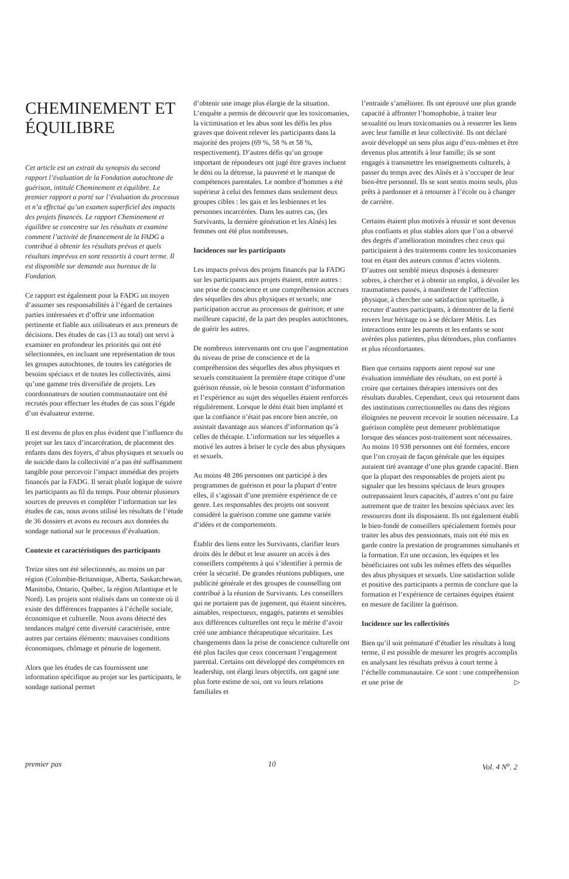CHEMINEMENT ET ÉQUILIBRE
Cet article est un extrait du synopsis du second rapport l’évaluation de la Fondation autochtone de guérison, intitulé Cheminement et équilibre. Le premier rapport a porté sur l’évaluation du processus et n’a effectué qu’un examen superficiel des impacts des projets financés. Le rapport Cheminement et équilibre se concentre sur les résultats et examine comment l’activité de financement de la FADG a contribué à obtenir les résultats prévus et quels résultats imprévus en sont ressortis à court terme. Il est disponible sur demande aux bureaux de la Fondation.
Ce rapport est également pour la FADG un moyen d’assumer ses responsabilités à l’égard de certaines parties intéressées et d’offrir une information pertinente et fiable aux utilisateurs et aux preneurs de décisions. Des études de cas (13 au total) ont servi à examiner en profondeur les priorités qui ont été sélectionnées, en incluant une représentation de tous les groupes autochtones, de toutes les catégories de besoins spéciaux et de toutes les collectivités, ainsi qu’une gamme très diversifiée de projets. Les coordonnateurs de soutien communautaire ont été recrutés pour effectuer les études de cas sous l’égide d’un évaluateur externe.
Il est devenu de plus en plus évident que l’influence du projet sur les taux d’incarcération, de placement des enfants dans des foyers, d’abus physiques et sexuels ou de suicide dans la collectivité n’a pas été suffisamment tangible pour percevoir l’impact immédiat des projets financés par la FADG. Il serait plutôt logique de suivre les participants au fil du temps. Pour obtenir plusieurs sources de preuves et compléter l’information sur les études de cas, nous avons utilisé les résultats de l’étude de 36 dossiers et avons eu recours aux données du sondage national sur le processus d’évaluation.
Contexte et caractéristiques des participants
Treize sites ont été sélectionnés, au moins un par région (Colombie-Britannique, Alberta, Saskatchewan, Manitoba, Ontario, Québec, la région Atlantique et le Nord). Les projets sont réalisés dans un contexte où il existe des différences frappantes à l’échelle sociale, économique et culturelle. Nous avons détecté des tendances malgré cette diversité caractérisée, entre autres par certains éléments: mauvaises conditions économiques, chômage et pénurie de logement.
Alors que les études de cas fournissent une information spécifique au projet sur les participants, le sondage national permet
d’obtenir une image plus élargie de la situation. L’enquête a permis de découvrir que les toxicomanies, la victimisation et les abus sont les défis les plus graves que doivent relever les participants dans la majorité des projets (69 %, 58 % et 58 %, respectivement). D’autres défis qu’un groupe important de répondeurs ont jugé être graves incluent le déni ou la détresse, la pauvreté et le manque de compétences parentales. Le nombre d’hommes a été supérieur à celui des femmes dans seulement deux groupes cibles : les gais et les lesbiennes et les personnes incarcérées. Dans les autres cas, (les Survivants, la dernière génération et les Aînés) les femmes ont été plus nombreuses.
Incidences sur les participants
Les impacts prévus des projets financés par la FADG sur les participants aux projets étaient, entre autres : une prise de conscience et une compréhension accrues des séquelles des abus physiques et sexuels; une participation accrue au processus de guérison; et une meilleure capacité, de la part des peuples autochtones, de guérir les autres.
De nombreux intervenants ont cru que l’augmentation du niveau de prise de conscience et de la compréhension des séquelles des abus physiques et sexuels constituaient la première étape critique d’une guérison réussie, où le besoin constant d’information et l’expérience au sujet des séquelles étaient renforcés régulièrement. Lorsque le déni était bien implanté et que la confiance n’était pas encore bien ancrée, on assistait davantage aux séances d’information qu’à celles de thérapie. L’information sur les séquelles a motivé les autres à briser le cycle des abus physiques et sexuels.
Au moins 48 286 personnes ont participé à des programmes de guérison et pour la plupart d’entre elles, il s’agissait d’une première expérience de ce genre. Les responsables des projets ont souvent considéré la guérison comme une gamme variée d’idées et de comportements.
Établir des liens entre les Survivants, clarifier leurs droits dès le début et leur assurer un accès à des conseillers compétents à qui s’identifier à permis de créer la sécurité. De grandes réunions publiques, une publicité générale et des groupes de counselling ont contribué à la réunion de Survivants. Les conseillers qui ne portaient pas de jugement, qui étaient sincères, aimables, respectueux, engagés, patients et sensibles aux différences culturelles ont reçu le mérite d’avoir créé une ambiance thérapeutique sécuritaire. Les changements dans la prise de conscience culturelle ont été plus faciles que ceux concernant l’engagement parental. Certains ont développé des compétences en leadership, ont élargi leurs objectifs, ont gagné une plus forte estime de soi, ont vu leurs relations familiales et
l’entraide s’améliorer. Ils ont éprouvé une plus grande capacité à affronter l’homophobie, à traiter leur sexualité ou leurs toxicomanies ou à resserrer les liens avec leur famille et leur collectivité. Ils ont déclaré avoir développé un sens plus aigu d’eux-mêmes et être devenus plus attentifs à leur famille; ils se sont engagés à transmettre les enseignements culturels, à passer du temps avec des Aînés et à s’occuper de leur bien-être personnel. Ils se sont sentis moins seuls, plus prêts à pardonner et à retourner à l’école ou à changer de carrière.
Certains étaient plus motivés à réussir et sont devenus plus confiants et plus stables alors que l’on a observé des degrés d’amélioration moindres chez ceux qui participaient à des traitements contre les toxicomanies tout en étant des auteurs connus d’actes violents. D’autres ont semblé mieux disposés à demeurer sobres, à chercher et à obtenir un emploi, à dévoiler les traumatismes passés, à manifester de l’affection physique, à chercher une satisfaction spirituelle, à recruter d’autres participants, à démontrer de la fierté envers leur héritage ou à se déclarer Métis. Les interactions entre les parents et les enfants se sont avérées plus patientes, plus détendues, plus confiantes et plus réconfortantes.
Bien que certains rapports aient reposé sur une évaluation immédiate des résultats, on est porté à croire que certaines thérapies intensives ont des résultats durables. Cependant, ceux qui retournent dans des institutions correctionnelles ou dans des régions éloignées ne peuvent recevoir le soutien nécessaire. La guérison complète peut demeurer problématique lorsque des séances post-traitement sont nécessaires. Au moins 10 938 personnes ont été formées, encore que l’on croyait de façon générale que les équipes auraient tiré avantage d’une plus grande capacité. Bien que la plupart des responsables de projets aient pu signaler que les besoins spéciaux de leurs groupes outrepassaient leurs capacités, d’autres n’ont pu faire autrement que de traiter les besoins spéciaux avec les ressources dont ils disposaient. Ils ont également établi le bien-fondé de conseillers spécialement formés pour traiter les abus des pensionnats, mais ont été mis en garde contre la prestation de programmes simultanés et la formation. En une occasion, les équipes et les bénéficiaires ont subi les mêmes effets des séquelles des abus physiques et sexuels. Une satisfaction solide et positive des participants a permis de conclure que la formation et l’expérience de certaines équipes étaient en mesure de faciliter la guérison.
Incidence sur les collectivités
Bien qu’il soit prématuré d’étudier les résultats à long terme, il est possible de mesurer les progrès accomplis en analysant les résultats prévus à court terme à l’échelle communautaire. Ce sont : une compréhension et une prise de ▷
premier pas 10 Vol. 4 N<sup>o</sup>. 2